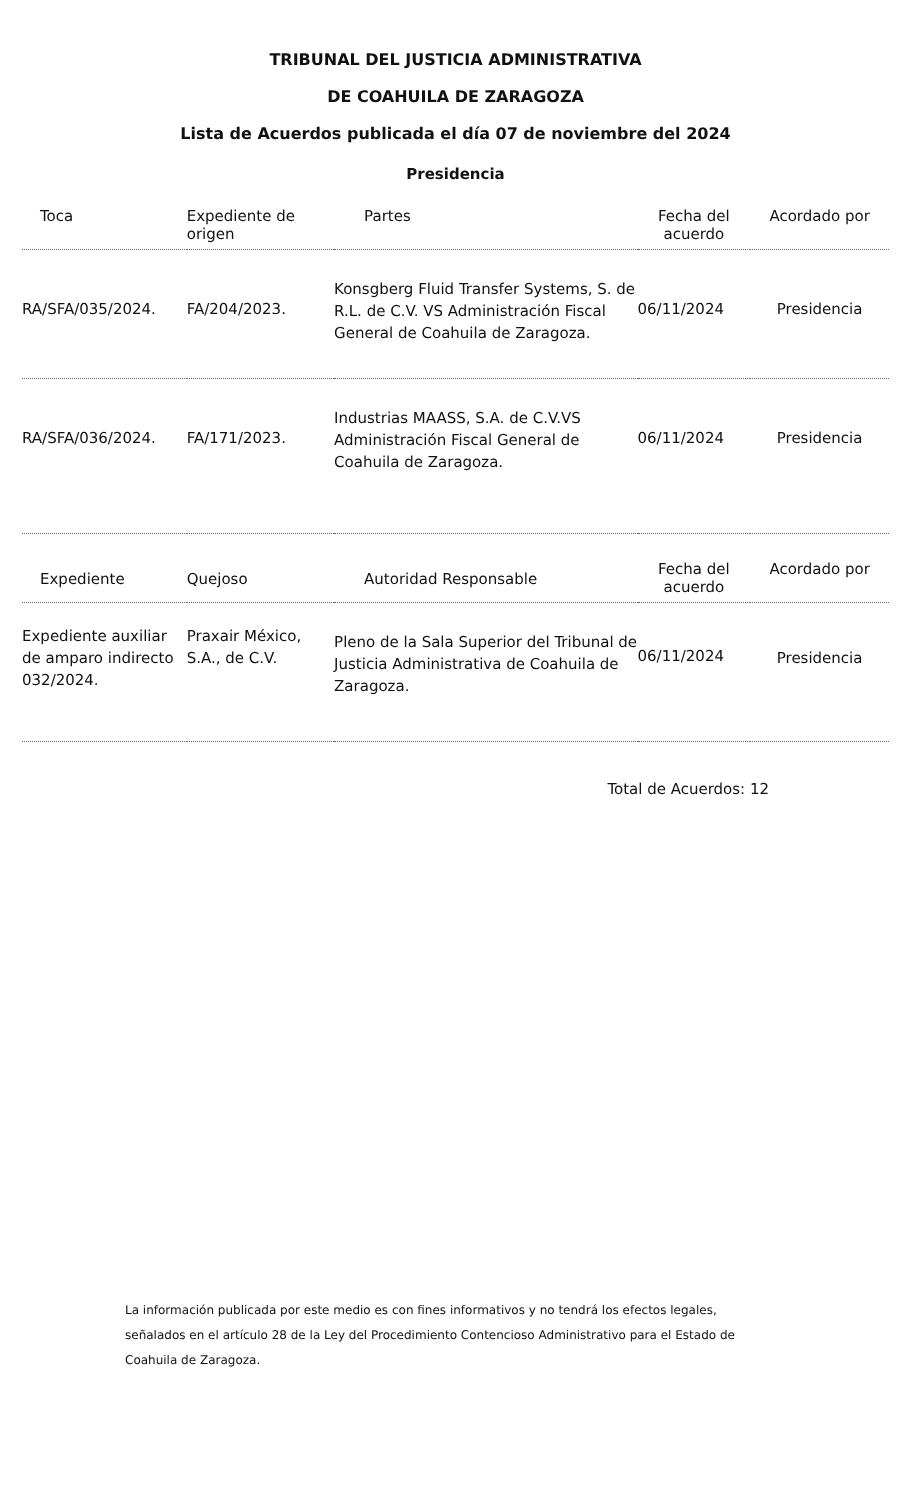TRIBUNAL DEL JUSTICIA ADMINISTRATIVA
DE COAHUILA DE ZARAGOZA
Lista de Acuerdos publicada el día 07 de noviembre del 2024
Presidencia
| Toca | Expediente de origen | Partes | Fecha del acuerdo | Acordado por |
| --- | --- | --- | --- | --- |
| RA/SFA/035/2024. | FA/204/2023. | Konsgberg Fluid Transfer Systems, S. de R.L. de C.V. VS Administración Fiscal General de Coahuila de Zaragoza. | 06/11/2024 | Presidencia |
| RA/SFA/036/2024. | FA/171/2023. | Industrias MAASS, S.A. de C.V.VS Administración Fiscal General de Coahuila de Zaragoza. | 06/11/2024 | Presidencia |
| Expediente | Quejoso | Autoridad Responsable | Fecha del acuerdo | Acordado por |
| Expediente auxiliar de amparo indirecto 032/2024. | Praxair México, S.A., de C.V. | Pleno de la Sala Superior del Tribunal de Justicia Administrativa de Coahuila de Zaragoza. | 06/11/2024 | Presidencia |
Total de Acuerdos: 12
La información publicada por este medio es con fines informativos y no tendrá los efectos legales, señalados en el artículo 28 de la Ley del Procedimiento Contencioso Administrativo para el Estado de Coahuila de Zaragoza.